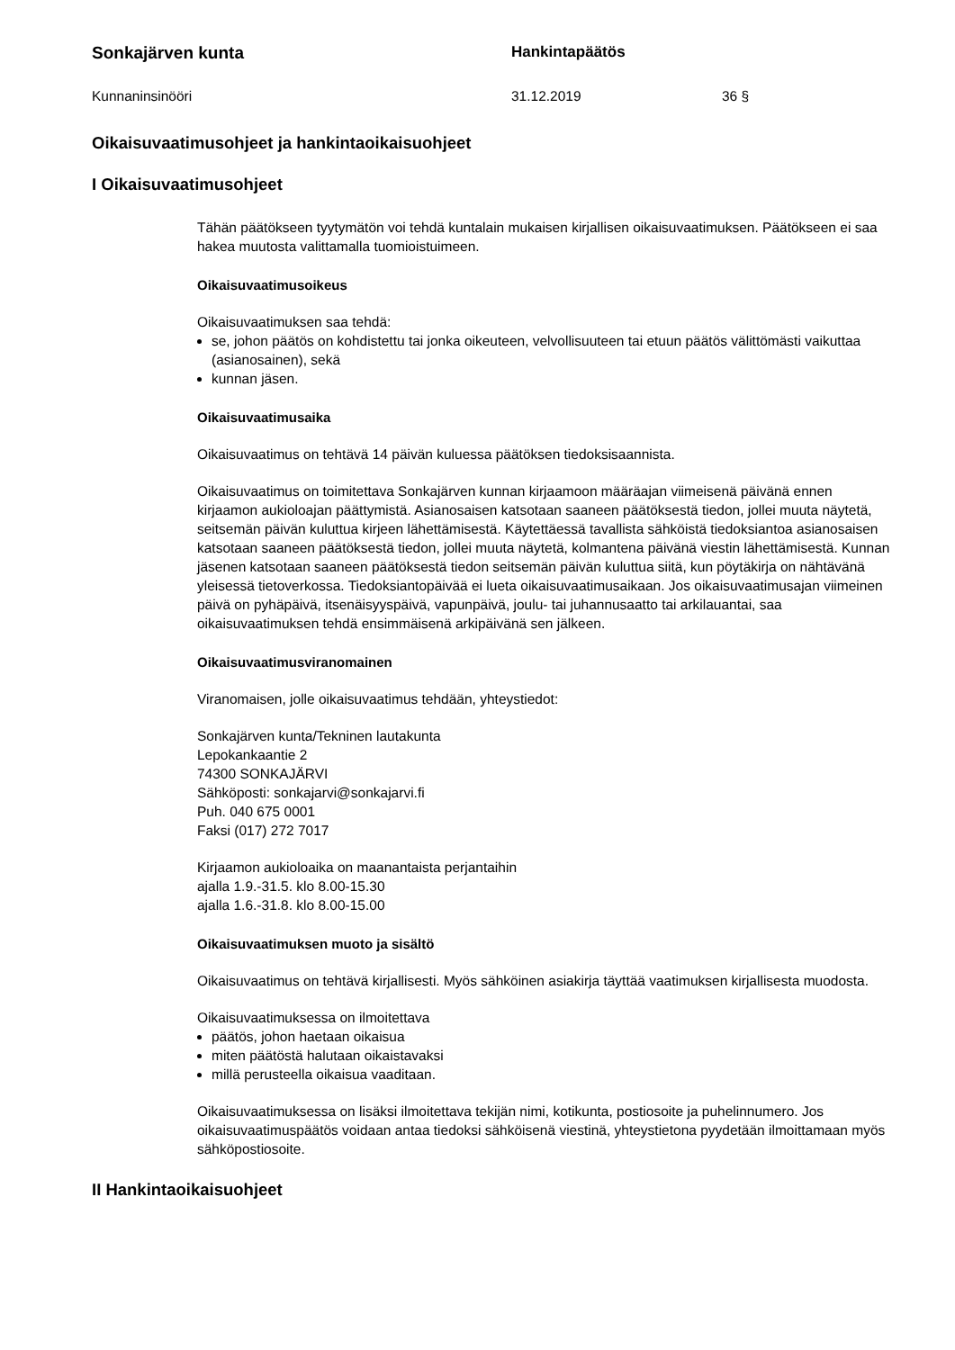Sonkajärven kunta Hankintapäätös
Kunnaninsinööri 31.12.2019 36 §
Oikaisuvaatimusohjeet ja hankintaoikaisuohjeet
I Oikaisuvaatimusohjeet
Tähän päätökseen tyytymätön voi tehdä kuntalain mukaisen kirjallisen oikaisuvaatimuksen. Päätökseen ei saa hakea muutosta valittamalla tuomioistuimeen.
Oikaisuvaatimusoikeus
Oikaisuvaatimuksen saa tehdä:
se, johon päätös on kohdistettu tai jonka oikeuteen, velvollisuuteen tai etuun päätös välittömästi vaikuttaa (asianosainen), sekä
kunnan jäsen.
Oikaisuvaatimusaika
Oikaisuvaatimus on tehtävä 14 päivän kuluessa päätöksen tiedoksisaannista.
Oikaisuvaatimus on toimitettava Sonkajärven kunnan kirjaamoon määräajan viimeisenä päivänä ennen kirjaamon aukioloajan päättymistä. Asianosaisen katsotaan saaneen päätöksestä tiedon, jollei muuta näytetä, seitsemän päivän kuluttua kirjeen lähettämisestä. Käytettäessä tavallista sähköistä tiedoksiantoa asianosaisen katsotaan saaneen päätöksestä tiedon, jollei muuta näytetä, kolmantena päivänä viestin lähettämisestä. Kunnan jäsenen katsotaan saaneen päätöksestä tiedon seitsemän päivän kuluttua siitä, kun pöytäkirja on nähtävänä yleisessä tietoverkossa. Tiedoksiantopäivää ei lueta oikaisuvaatimusaikaan. Jos oikaisuvaatimusajan viimeinen päivä on pyhäpäivä, itsenäisyyspäivä, vapunpäivä, joulu- tai juhannusaatto tai arkilauantai, saa oikaisuvaatimuksen tehdä ensimmäisenä arkipäivänä sen jälkeen.
Oikaisuvaatimusviranomainen
Viranomaisen, jolle oikaisuvaatimus tehdään, yhteystiedot:
Sonkajärven kunta/Tekninen lautakunta
Lepokankaantie 2
74300 SONKAJÄRVI
Sähköposti: sonkajarvi@sonkajarvi.fi
Puh. 040 675 0001
Faksi (017) 272 7017
Kirjaamon aukioloaika on maanantaista perjantaihin
ajalla 1.9.-31.5. klo 8.00-15.30
ajalla 1.6.-31.8. klo 8.00-15.00
Oikaisuvaatimuksen muoto ja sisältö
Oikaisuvaatimus on tehtävä kirjallisesti. Myös sähköinen asiakirja täyttää vaatimuksen kirjallisesta muodosta.
Oikaisuvaatimuksessa on ilmoitettava
päätös, johon haetaan oikaisua
miten päätöstä halutaan oikaistavaksi
millä perusteella oikaisua vaaditaan.
Oikaisuvaatimuksessa on lisäksi ilmoitettava tekijän nimi, kotikunta, postiosoite ja puhelinnumero. Jos oikaisuvaatimuspäätös voidaan antaa tiedoksi sähköisenä viestinä, yhteystietona pyydetään ilmoittamaan myös sähköpostiosoite.
II Hankintaoikaisuohjeet